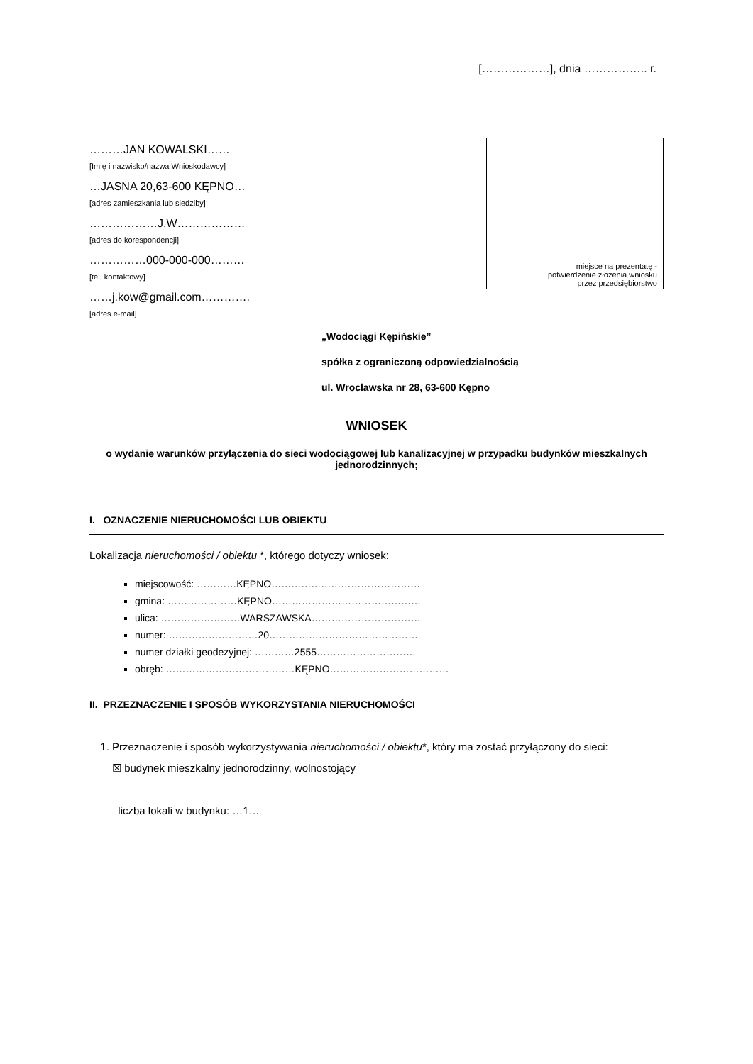[………………], dnia …………….. r.
………JAN KOWALSKI……
[Imię i nazwisko/nazwa Wnioskodawcy]
…JASNA 20,63-600 KĘPNO…
[adres zamieszkania lub siedziby]
………………J.W………………
[adres do korespondencji]
……………000-000-000………
[tel. kontaktowy]
……j.kow@gmail.com………….
[adres e-mail]
miejsce na prezentatę -
potwierdzenie złożenia wniosku
przez przedsiębiorstwo
„Wodociągi Kępińskie”
spółka z ograniczoną odpowiedzialnością
ul. Wrocławska nr 28, 63-600 Kępno
WNIOSEK
o wydanie warunków przyłączenia do sieci wodociągowej lub kanalizacyjnej w przypadku budynków mieszkalnych jednorodzinnych;
I. OZNACZENIE NIERUCHOMOŚCI LUB OBIEKTU
Lokalizacja nieruchomości / obiektu *, którego dotyczy wniosek:
miejscowość: …………KĘPNO………………………………………
gmina: …………………KĘPNO………………………………………
ulica: ……………………WARSZAWSKA……………………………
numer: ………………………20………………………………………
numer działki geodezyjnej: …………2555…………………………
obręb: …………………………………KĘPNO………………………………
II. PRZEZNACZENIE I SPOSÓB WYKORZYSTANIA NIERUCHOMOŚCI
1. Przeznaczenie i sposób wykorzystywania nieruchomości / obiektu*, który ma zostać przyłączony do sieci:
☒ budynek mieszkalny jednorodzinny, wolnostojący
liczba lokali w budynku: …1…